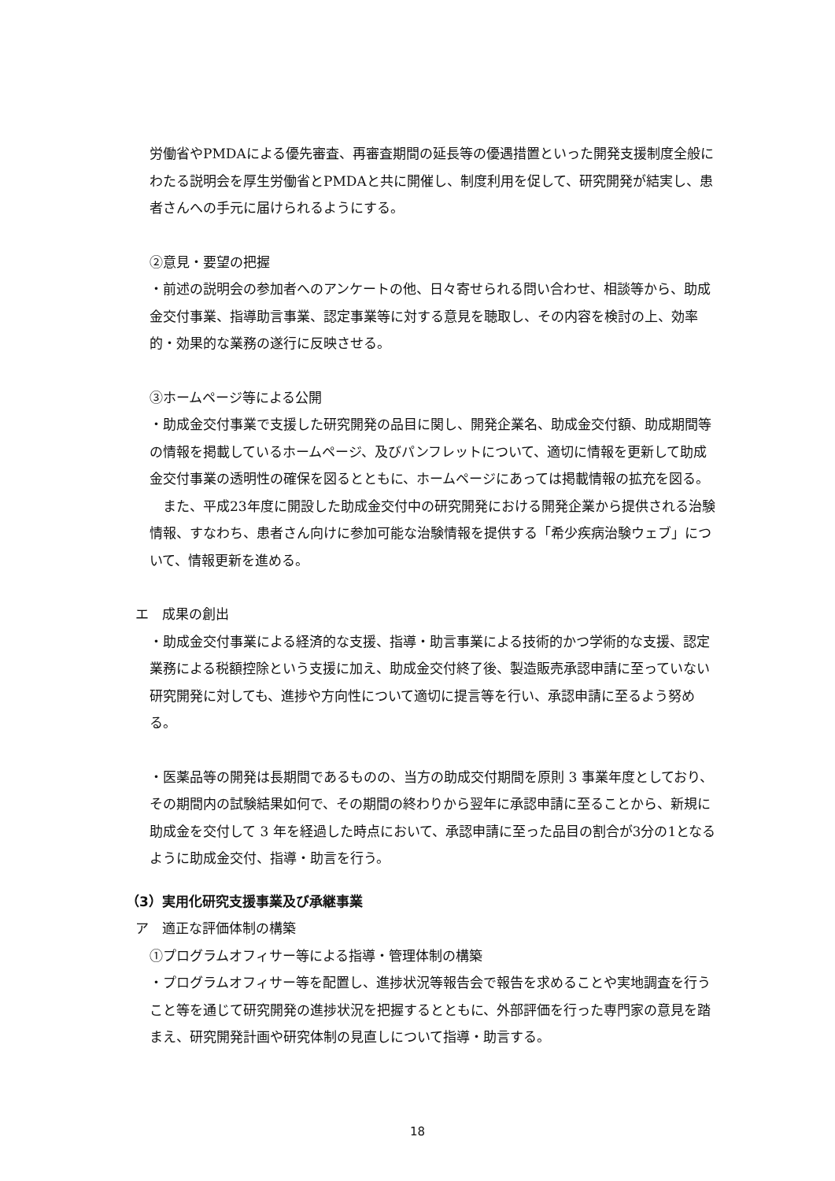労働省やPMDAによる優先審査、再審査期間の延長等の優遇措置といった開発支援制度全般にわたる説明会を厚生労働省とPMDAと共に開催し、制度利用を促して、研究開発が結実し、患者さんへの手元に届けられるようにする。
②意見・要望の把握
・前述の説明会の参加者へのアンケートの他、日々寄せられる問い合わせ、相談等から、助成金交付事業、指導助言事業、認定事業等に対する意見を聴取し、その内容を検討の上、効率的・効果的な業務の遂行に反映させる。
③ホームページ等による公開
・助成金交付事業で支援した研究開発の品目に関し、開発企業名、助成金交付額、助成期間等の情報を掲載しているホームページ、及びパンフレットについて、適切に情報を更新して助成金交付事業の透明性の確保を図るとともに、ホームページにあっては掲載情報の拡充を図る。
　また、平成23年度に開設した助成金交付中の研究開発における開発企業から提供される治験情報、すなわち、患者さん向けに参加可能な治験情報を提供する「希少疾病治験ウェブ」について、情報更新を進める。
エ　成果の創出
・助成金交付事業による経済的な支援、指導・助言事業による技術的かつ学術的な支援、認定業務による税額控除という支援に加え、助成金交付終了後、製造販売承認申請に至っていない研究開発に対しても、進捗や方向性について適切に提言等を行い、承認申請に至るよう努める。
・医薬品等の開発は長期間であるものの、当方の助成交付期間を原則 3 事業年度としており、その期間内の試験結果如何で、その期間の終わりから翌年に承認申請に至ることから、新規に助成金を交付して 3 年を経過した時点において、承認申請に至った品目の割合が3分の1となるように助成金交付、指導・助言を行う。
（3）実用化研究支援事業及び承継事業
ア　適正な評価体制の構築
①プログラムオフィサー等による指導・管理体制の構築
・プログラムオフィサー等を配置し、進捗状況等報告会で報告を求めることや実地調査を行うこと等を通じて研究開発の進捗状況を把握するとともに、外部評価を行った専門家の意見を踏まえ、研究開発計画や研究体制の見直しについて指導・助言する。
18